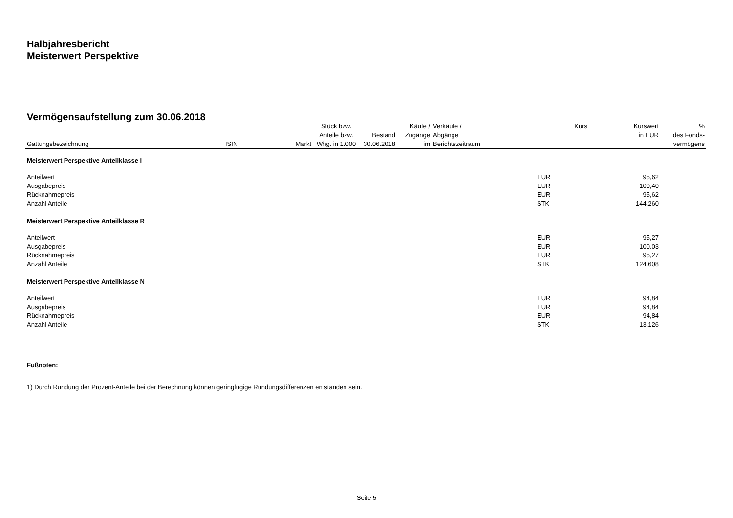Halbjahresbericht
Meisterwert Perspektive
Vermögensaufstellung zum 30.06.2018
| Gattungsbezeichnung | ISIN | Markt | Stück bzw. Anteile bzw. Whg. in 1.000 | Bestand 30.06.2018 | Käufe / Zugänge im | Verkäufe / Abgänge Berichtszeitraum | Kurs | Kurswert in EUR | % des Fonds- vermögens |
| --- | --- | --- | --- | --- | --- | --- | --- | --- | --- |
| Meisterwert Perspektive Anteilklasse I | | | | | | | | | |
| Anteilwert | | | | | | | EUR | 95,62 | |
| Ausgabepreis | | | | | | | EUR | 100,40 | |
| Rücknahmepreis | | | | | | | EUR | 95,62 | |
| Anzahl Anteile | | | | | | | STK | 144.260 | |
| Meisterwert Perspektive Anteilklasse R | | | | | | | | | |
| Anteilwert | | | | | | | EUR | 95,27 | |
| Ausgabepreis | | | | | | | EUR | 100,03 | |
| Rücknahmepreis | | | | | | | EUR | 95,27 | |
| Anzahl Anteile | | | | | | | STK | 124.608 | |
| Meisterwert Perspektive Anteilklasse N | | | | | | | | | |
| Anteilwert | | | | | | | EUR | 94,84 | |
| Ausgabepreis | | | | | | | EUR | 94,84 | |
| Rücknahmepreis | | | | | | | EUR | 94,84 | |
| Anzahl Anteile | | | | | | | STK | 13.126 | |
Fußnoten:
1) Durch Rundung der Prozent-Anteile bei der Berechnung können geringfügige Rundungsdifferenzen entstanden sein.
Seite 5